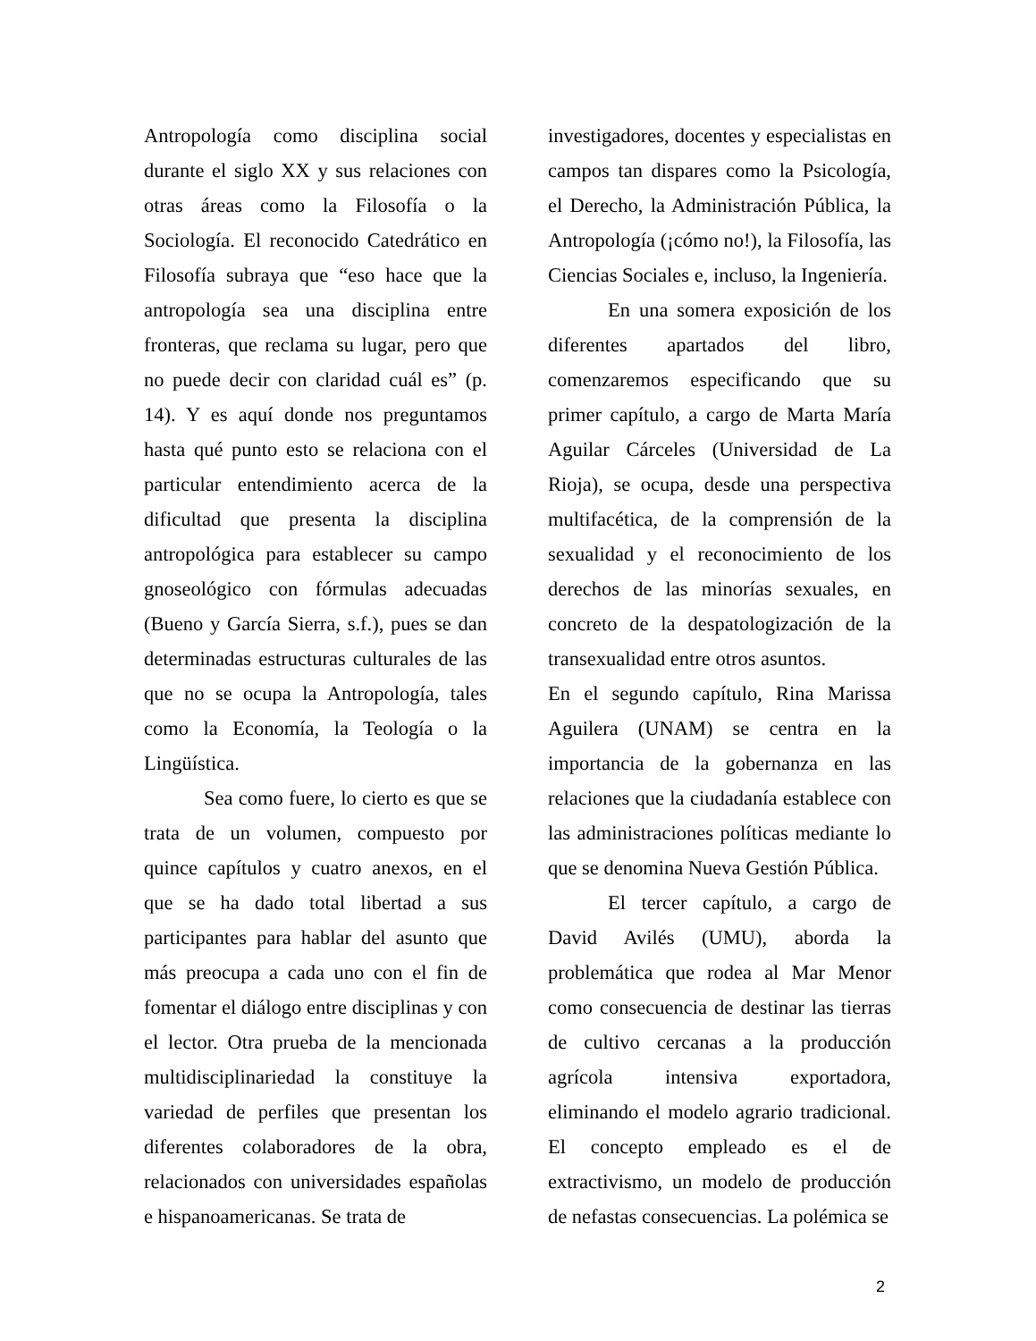Antropología como disciplina social durante el siglo XX y sus relaciones con otras áreas como la Filosofía o la Sociología. El reconocido Catedrático en Filosofía subraya que “eso hace que la antropología sea una disciplina entre fronteras, que reclama su lugar, pero que no puede decir con claridad cuál es” (p. 14). Y es aquí donde nos preguntamos hasta qué punto esto se relaciona con el particular entendimiento acerca de la dificultad que presenta la disciplina antropológica para establecer su campo gnoseológico con fórmulas adecuadas (Bueno y García Sierra, s.f.), pues se dan determinadas estructuras culturales de las que no se ocupa la Antropología, tales como la Economía, la Teología o la Lingüística.
Sea como fuere, lo cierto es que se trata de un volumen, compuesto por quince capítulos y cuatro anexos, en el que se ha dado total libertad a sus participantes para hablar del asunto que más preocupa a cada uno con el fin de fomentar el diálogo entre disciplinas y con el lector. Otra prueba de la mencionada multidisciplinariedad la constituye la variedad de perfiles que presentan los diferentes colaboradores de la obra, relacionados con universidades españolas e hispanoamericanas. Se trata de
investigadores, docentes y especialistas en campos tan dispares como la Psicología, el Derecho, la Administración Pública, la Antropología (¡cómo no!), la Filosofía, las Ciencias Sociales e, incluso, la Ingeniería.
En una somera exposición de los diferentes apartados del libro, comenzaremos especificando que su primer capítulo, a cargo de Marta María Aguilar Cárceles (Universidad de La Rioja), se ocupa, desde una perspectiva multifacética, de la comprensión de la sexualidad y el reconocimiento de los derechos de las minorías sexuales, en concreto de la despatologización de la transexualidad entre otros asuntos.
En el segundo capítulo, Rina Marissa Aguilera (UNAM) se centra en la importancia de la gobernanza en las relaciones que la ciudadanía establece con las administraciones políticas mediante lo que se denomina Nueva Gestión Pública.
El tercer capítulo, a cargo de David Avilés (UMU), aborda la problemática que rodea al Mar Menor como consecuencia de destinar las tierras de cultivo cercanas a la producción agrícola intensiva exportadora, eliminando el modelo agrario tradicional. El concepto empleado es el de extractivismo, un modelo de producción de nefastas consecuencias. La polémica se
2